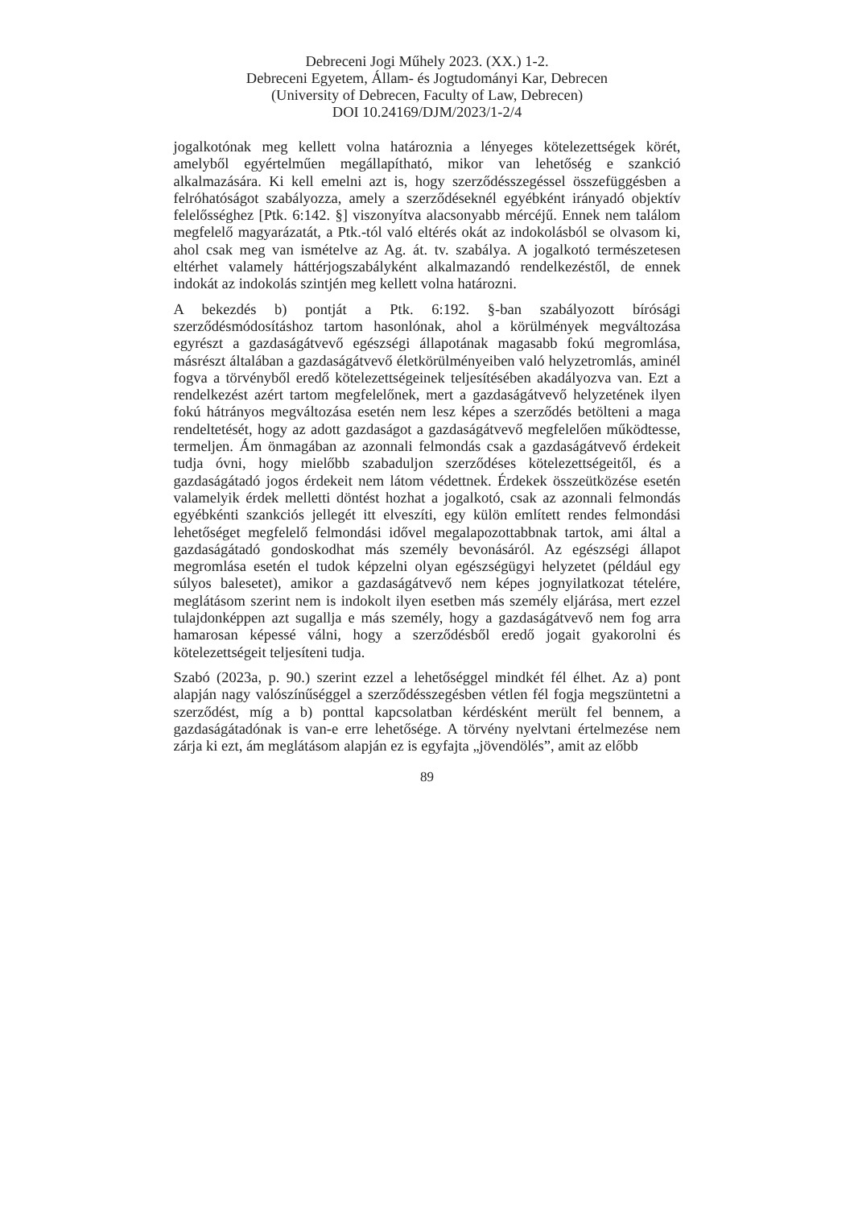Debreceni Jogi Műhely 2023. (XX.) 1-2.
Debreceni Egyetem, Állam- és Jogtudományi Kar, Debrecen
(University of Debrecen, Faculty of Law, Debrecen)
DOI 10.24169/DJM/2023/1-2/4
jogalkotónak meg kellett volna határoznia a lényeges kötelezettségek körét, amelyből egyértelműen megállapítható, mikor van lehetőség e szankció alkalmazására. Ki kell emelni azt is, hogy szerződésszegéssel összefüggésben a felróhatóságot szabályozza, amely a szerződéseknél egyébként irányadó objektív felelősséghez [Ptk. 6:142. §] viszonyítva alacsonyabb mércéjű. Ennek nem találom megfelelő magyarázatát, a Ptk.-tól való eltérés okát az indokolásból se olvasom ki, ahol csak meg van ismételve az Ag. át. tv. szabálya. A jogalkotó természetesen eltérhet valamely háttérjogszabályként alkalmazandó rendelkezéstől, de ennek indokát az indokolás szintjén meg kellett volna határozni.
A bekezdés b) pontját a Ptk. 6:192. §-ban szabályozott bírósági szerződésmódosításhoz tartom hasonlónak, ahol a körülmények megváltozása egyrészt a gazdaságátvevő egészségi állapotának magasabb fokú megromlása, másrészt általában a gazdaságátvevő életkörülményeiben való helyzetromlás, aminél fogva a törvényből eredő kötelezettségeinek teljesítésében akadályozva van. Ezt a rendelkezést azért tartom megfelelőnek, mert a gazdaságátvevő helyzetének ilyen fokú hátrányos megváltozása esetén nem lesz képes a szerződés betölteni a maga rendeltetését, hogy az adott gazdaságot a gazdaságátvevő megfelelően működtesse, termeljen. Ám önmagában az azonnali felmondás csak a gazdaságátvevő érdekeit tudja óvni, hogy mielőbb szabaduljon szerződéses kötelezettségeitől, és a gazdaságátadó jogos érdekeit nem látom védettnek. Érdekek összeütközése esetén valamelyik érdek melletti döntést hozhat a jogalkotó, csak az azonnali felmondás egyébkénti szankciós jellegét itt elveszíti, egy külön említett rendes felmondási lehetőséget megfelelő felmondási idővel megalapozottabbnak tartok, ami által a gazdaságátadó gondoskodhat más személy bevonásáról. Az egészségi állapot megromlása esetén el tudok képzelni olyan egészségügyi helyzetet (például egy súlyos balesetet), amikor a gazdaságátvevő nem képes jognyilatkozat tételére, meglátásom szerint nem is indokolt ilyen esetben más személy eljárása, mert ezzel tulajdonképpen azt sugallja e más személy, hogy a gazdaságátvevő nem fog arra hamarosan képessé válni, hogy a szerződésből eredő jogait gyakorolni és kötelezettségeit teljesíteni tudja.
Szabó (2023a, p. 90.) szerint ezzel a lehetőséggel mindkét fél élhet. Az a) pont alapján nagy valószínűséggel a szerződésszegésben vétlen fél fogja megszüntetni a szerződést, míg a b) ponttal kapcsolatban kérdésként merült fel bennem, a gazdaságátadónak is van-e erre lehetősége. A törvény nyelvtani értelmezése nem zárja ki ezt, ám meglátásom alapján ez is egyfajta „jövendölés”, amit az előbb
89